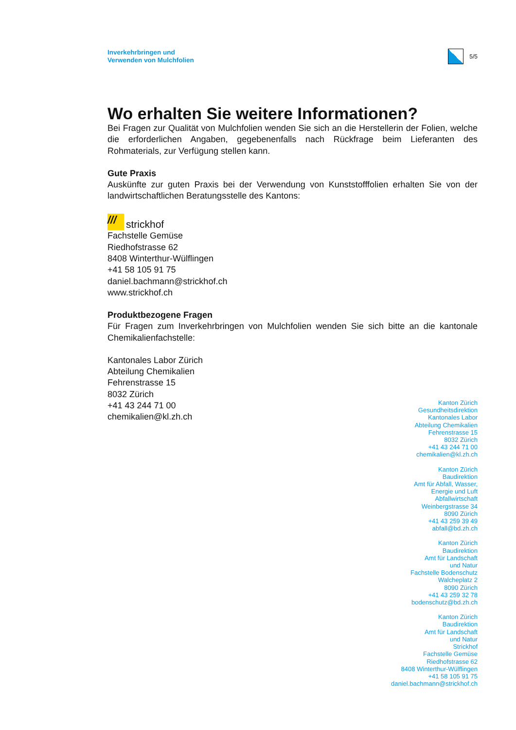Inverkehrbringen und
Verwenden von Mulchfolien
5/5
Wo erhalten Sie weitere Informationen?
Bei Fragen zur Qualität von Mulchfolien wenden Sie sich an die Herstellerin der Folien, welche die erforderlichen Angaben, gegebenenfalls nach Rückfrage beim Lieferanten des Rohmaterials, zur Verfügung stellen kann.
Gute Praxis
Auskünfte zur guten Praxis bei der Verwendung von Kunststofffolien erhalten Sie von der landwirtschaftlichen Beratungsstelle des Kantons:
/// strickhof
Fachstelle Gemüse
Riedhofstrasse 62
8408 Winterthur-Wülflingen
+41 58 105 91 75
daniel.bachmann@strickhof.ch
www.strickhof.ch
Produktbezogene Fragen
Für Fragen zum Inverkehrbringen von Mulchfolien wenden Sie sich bitte an die kantonale Chemikalienfachstelle:
Kantonales Labor Zürich
Abteilung Chemikalien
Fehrenstrasse 15
8032 Zürich
+41 43 244 71 00
chemikalien@kl.zh.ch
Kanton Zürich
Gesundheitsdirektion
Kantonales Labor
Abteilung Chemikalien
Fehrenstrasse 15
8032 Zürich
+41 43 244 71 00
chemikalien@kl.zh.ch
Kanton Zürich
Baudirektion
Amt für Abfall, Wasser,
Energie und Luft
Abfallwirtschaft
Weinbergstrasse 34
8090 Zürich
+41 43 259 39 49
abfall@bd.zh.ch
Kanton Zürich
Baudirektion
Amt für Landschaft
und Natur
Fachstelle Bodenschutz
Walcheplatz 2
8090 Zürich
+41 43 259 32 78
bodenschutz@bd.zh.ch
Kanton Zürich
Baudirektion
Amt für Landschaft
und Natur
Strickhof
Fachstelle Gemüse
Riedhofstrasse 62
8408 Winterthur-Wülflingen
+41 58 105 91 75
daniel.bachmann@strickhof.ch